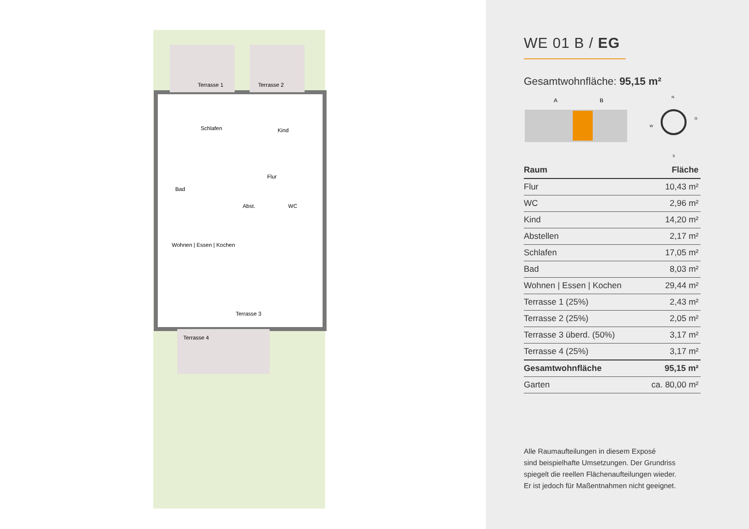Terrasse 1 Terrasse 2
Schlafen Kind
Flur
Bad
Abst. WC
Wohnen | Essen | Kochen
Terrasse 3
Terrasse 4
WE 01 B / EG
Gesamtwohnfläche: 95,15 m²
A
B
N
W
O
S
| Raum | Fläche |
| --- | --- |
| Flur | 10,43 m² |
| WC | 2,96 m² |
| Kind | 14,20 m² |
| Abstellen | 2,17 m² |
| Schlafen | 17,05 m² |
| Bad | 8,03 m² |
| Wohnen / Essen / Kochen | 29,44 m² |
| Terrasse 1 (25%) | 2,43 m² |
| Terrasse 2 (25%) | 2,05 m² |
| Terrasse 3 überd. (50%) | 3,17 m² |
| Terrasse 4 (25%) | 3,17 m² |
| Gesamtwohnfläche | 95,15 m² |
| Garten | ca. 80,00 m² |
Alle Raumaufteilungen in diesem Exposé
sind beispielhafte Umsetzungen. Der Grundriss
spiegelt die reellen Flächenaufteilungen wieder.
Er ist jedoch für Maßentnahmen nicht geeignet.